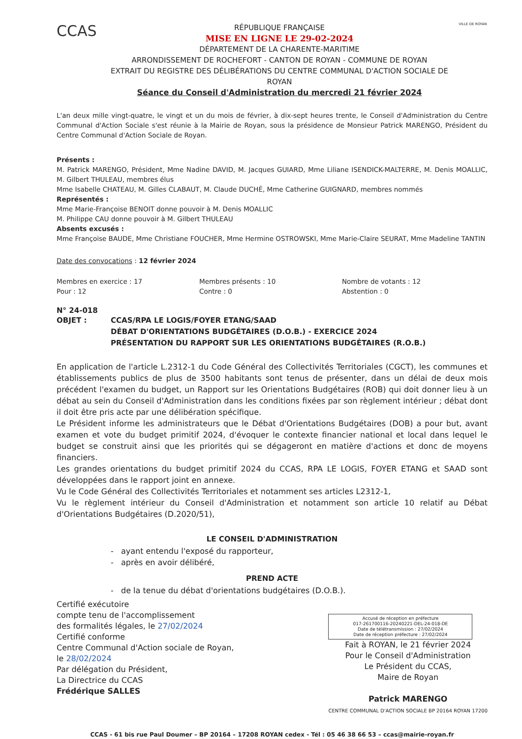CCAS
RÉPUBLIQUE FRANÇAISE
MISE EN LIGNE LE 29-02-2024
DÉPARTEMENT DE LA CHARENTE-MARITIME
ARRONDISSEMENT DE ROCHEFORT - CANTON DE ROYAN - COMMUNE DE ROYAN
EXTRAIT DU REGISTRE DES DÉLIBÉRATIONS DU CENTRE COMMUNAL D'ACTION SOCIALE DE ROYAN
Séance du Conseil d'Administration du mercredi 21 février 2024
VILLE DE ROYAN
L'an deux mille vingt-quatre, le vingt et un du mois de février, à dix-sept heures trente, le Conseil d'Administration du Centre Communal d'Action Sociale s'est réunie à la Mairie de Royan, sous la présidence de Monsieur Patrick MARENGO, Président du Centre Communal d'Action Sociale de Royan.
Présents :
M. Patrick MARENGO, Président, Mme Nadine DAVID, M. Jacques GUIARD, Mme Liliane ISENDICK-MALTERRE, M. Denis MOALLIC, M. Gilbert THULEAU, membres élus
Mme Isabelle CHATEAU, M. Gilles CLABAUT, M. Claude DUCHÉ, Mme Catherine GUIGNARD, membres nommés
Représentés :
Mme Marie-Françoise BENOIT donne pouvoir à M. Denis MOALLIC
M. Philippe CAU donne pouvoir à M. Gilbert THULEAU
Absents excusés :
Mme Françoise BAUDE, Mme Christiane FOUCHER, Mme Hermine OSTROWSKI, Mme Marie-Claire SEURAT, Mme Madeline TANTIN
Date des convocations : 12 février 2024
Membres en exercice : 17
Pour : 12
Membres présents : 10
Contre : 0
Nombre de votants : 12
Abstention : 0
N° 24-018
OBJET : CCAS/RPA LE LOGIS/FOYER ETANG/SAAD
DÉBAT D'ORIENTATIONS BUDGÉTAIRES (D.O.B.) - EXERCICE 2024
PRÉSENTATION DU RAPPORT SUR LES ORIENTATIONS BUDGÉTAIRES (R.O.B.)
En application de l'article L.2312-1 du Code Général des Collectivités Territoriales (CGCT), les communes et établissements publics de plus de 3500 habitants sont tenus de présenter, dans un délai de deux mois précédent l'examen du budget, un Rapport sur les Orientations Budgétaires (ROB) qui doit donner lieu à un débat au sein du Conseil d'Administration dans les conditions fixées par son règlement intérieur ; débat dont il doit être pris acte par une délibération spécifique.
Le Président informe les administrateurs que le Débat d'Orientations Budgétaires (DOB) a pour but, avant examen et vote du budget primitif 2024, d'évoquer le contexte financier national et local dans lequel le budget se construit ainsi que les priorités qui se dégageront en matière d'actions et donc de moyens financiers.
Les grandes orientations du budget primitif 2024 du CCAS, RPA LE LOGIS, FOYER ETANG et SAAD sont développées dans le rapport joint en annexe.
Vu le Code Général des Collectivités Territoriales et notamment ses articles L2312-1,
Vu le règlement intérieur du Conseil d'Administration et notamment son article 10 relatif au Débat d'Orientations Budgétaires (D.2020/51),
LE CONSEIL D'ADMINISTRATION
- ayant entendu l'exposé du rapporteur,
- après en avoir délibéré,
PREND ACTE
- de la tenue du débat d'orientations budgétaires (D.O.B.).
Certifié exécutoire
compte tenu de l'accomplissement
des formalités légales, le 27/02/2024
Certifié conforme
Centre Communal d'Action sociale de Royan,
le 28/02/2024
Par délégation du Président,
La Directrice du CCAS
Frédérique SALLES
Accusé de réception en préfecture
017-261700116-20240221-DEL-24-018-DE
Date de télétransmission : 27/02/2024
Date de réception préfecture : 27/02/2024
Fait à ROYAN, le 21 février 2024
Pour le Conseil d'Administration
Le Président du CCAS,
Maire de Royan
Patrick MARENGO
CENTRE COMMUNAL D'ACTION SOCIALE BP 20164 ROYAN 17200
CCAS - 61 bis rue Paul Doumer – BP 20164 – 17208 ROYAN cedex - Tél : 05 46 38 66 53 – ccas@mairie-royan.fr